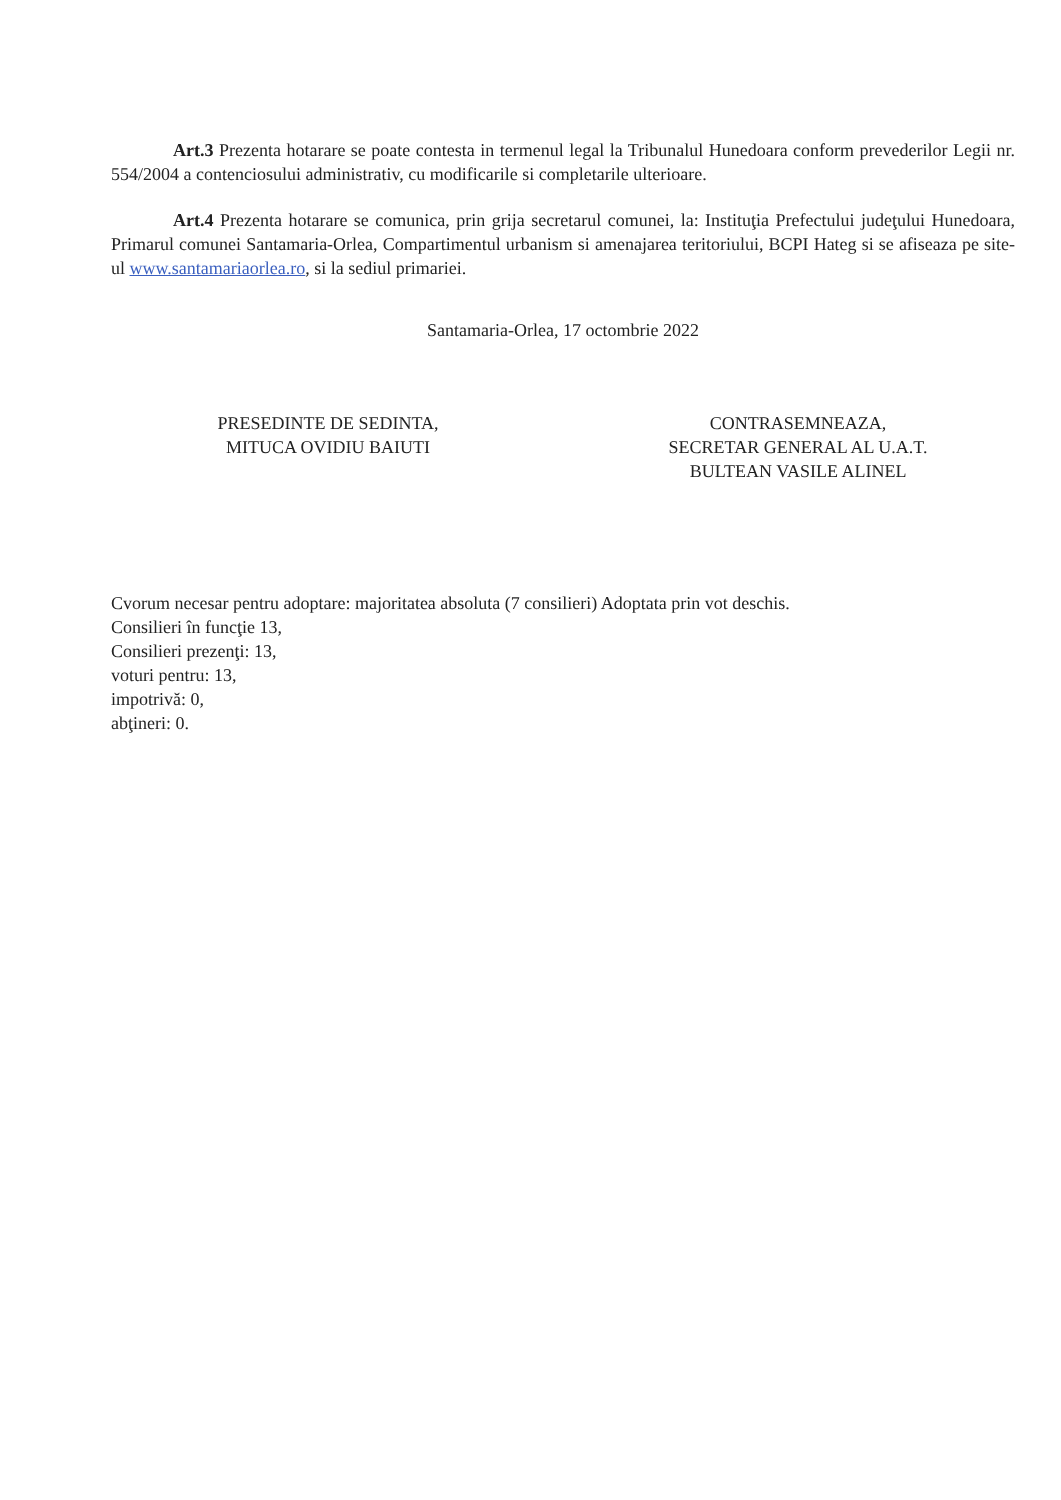Art.3 Prezenta hotarare se poate contesta in termenul legal la Tribunalul Hunedoara conform prevederilor Legii nr. 554/2004 a contenciosului administrativ, cu modificarile si completarile ulterioare.
Art.4 Prezenta hotarare se comunica, prin grija secretarul comunei, la: Instituţia Prefectului judeţului Hunedoara, Primarul comunei Santamaria-Orlea, Compartimentul urbanism si amenajarea teritoriului, BCPI Hateg si se afiseaza pe site-ul www.santamariaorlea.ro, si la sediul primariei.
Santamaria-Orlea, 17 octombrie 2022
PRESEDINTE DE SEDINTA,
MITUCA OVIDIU BAIUTI
CONTRASEMNEAZA,
SECRETAR GENERAL AL U.A.T.
BULTEAN VASILE ALINEL
Cvorum necesar pentru adoptare: majoritatea absoluta (7 consilieri) Adoptata prin vot deschis.
Consilieri în funcţie 13,
Consilieri prezenţi: 13,
voturi pentru: 13,
impotrivă: 0,
abţineri: 0.